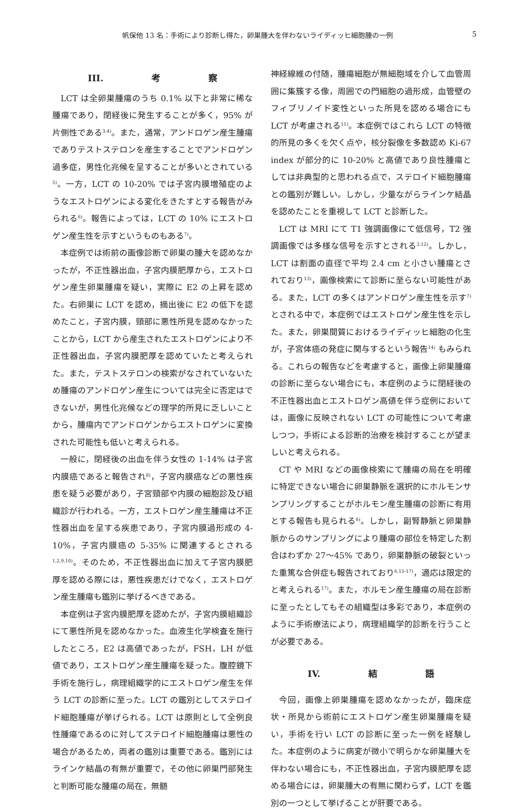帆保他 13 名：手術により診断し得た，卵巣腫大を伴わないライディッヒ細胞腫の一例 5
III. 考 察
LCT は全卵巣腫瘍のうち 0.1% 以下と非常に稀な腫瘍であり，閉経後に発生することが多く，95% が片側性である<sup>3,4)</sup>。また，通常，アンドロゲン産生腫瘍でありテストステロンを産生することでアンドロゲン過多症，男性化兆候を呈することが多いとされている<sup>5)</sup>。一方，LCT の 10-20% では子宮内膜増殖症のようなエストロゲンによる変化をきたすとする報告がみられる<sup>6)</sup>。報告によっては，LCT の 10% にエストロゲン産生性を示すというものもある<sup>7)</sup>。
本症例では術前の画像診断で卵巣の腫大を認めなかったが，不正性器出血，子宮内膜肥厚から，エストロゲン産生卵巣腫瘍を疑い，実際に E2 の上昇を認めた。右卵巣に LCT を認め，摘出後に E2 の低下を認めたこと，子宮内膜，頸部に悪性所見を認めなかったことから，LCT から産生されたエストロゲンにより不正性器出血，子宮内膜肥厚を認めていたと考えられた。また，テストステロンの検索がなされていないため腫瘍のアンドロゲン産生については完全に否定はできないが，男性化兆候などの理学的所見に乏しいことから，腫瘍内でアンドロゲンからエストロゲンに変換された可能性も低いと考えられる。
一般に，閉経後の出血を伴う女性の 1-14% は子宮内膜癌であると報告され<sup>8)</sup>，子宮内膜癌などの悪性疾患を疑う必要があり，子宮頸部や内膜の細胞診及び組織診が行われる。一方，エストロゲン産生腫瘍は不正性器出血を呈する疾患であり，子宮内膜過形成の 4-10%，子宮内膜癌の 5-35% に関連するとされる<sup>1,2,9,10)</sup>。そのため，不正性器出血に加えて子宮内膜肥厚を認める際には，悪性疾患だけでなく，エストロゲン産生腫瘍も鑑別に挙げるべきである。
本症例は子宮内膜肥厚を認めたが，子宮内膜組織診にて悪性所見を認めなかった。血液生化学検査を施行したところ，E2 は高値であったが，FSH，LH が低値であり，エストロゲン産生腫瘍を疑った。腹腔鏡下手術を施行し，病理組織学的にエストロゲン産生を伴う LCT の診断に至った。LCT の鑑別としてステロイド細胞腫瘍が挙げられる。LCT は原則として全例良性腫瘍であるのに対してステロイド細胞腫瘍は悪性の場合があるため，両者の鑑別は重要である。鑑別にはラインケ結晶の有無が重要で，その他に卵巣門部発生と判断可能な腫瘍の局在，無髄
神経線維の付随，腫瘍細胞が無細胞域を介して血管周囲に集簇する像，周囲での門細胞の過形成，血管壁のフィブリノイド変性といった所見を認める場合にも LCT が考慮される<sup>11)</sup>。本症例ではこれら LCT の特徴的所見の多くを欠く点や，核分裂像を多数認め Ki-67 index が部分的に 10-20% と高値であり良性腫瘍としては非典型的と思われる点で，ステロイド細胞腫瘍との鑑別が難しい。しかし，少量ながらラインケ結晶を認めたことを重視して LCT と診断した。
LCT は MRI にて T1 強調画像にて低信号，T2 強調画像では多様な信号を示すとされる<sup>3,12)</sup>。しかし，LCT は割面の直径で平均 2.4 cm と小さい腫瘍とされており<sup>13)</sup>，画像検索にて診断に至らない可能性がある。また，LCT の多くはアンドロゲン産生性を示す<sup>7)</sup> とされる中で，本症例ではエストロゲン産生性を示した。また，卵巣間質におけるライディッヒ細胞の化生が，子宮体癌の発症に関与するという報告<sup>14)</sup> もみられる。これらの報告などを考慮すると，画像上卵巣腫瘍の診断に至らない場合にも，本症例のように閉経後の不正性器出血とエストロゲン高値を伴う症例においては，画像に反映されない LCT の可能性について考慮しつつ，手術による診断的治療を検討することが望ましいと考えられる。
CT や MRI などの画像検索にて腫瘍の局在を明確に特定できない場合に卵巣静脈を選択的にホルモンサンプリングすることがホルモン産生腫瘍の診断に有用とする報告も見られる<sup>6)</sup>。しかし，副腎静脈と卵巣静脈からのサンプリングにより腫瘍の部位を特定した割合はわずか 27〜45% であり，卵巣静脈の破裂といった重篤な合併症も報告されており<sup>6,15-17)</sup>，適応は限定的と考えられる<sup>17)</sup>。また，ホルモン産生腫瘍の局在診断に至ったとしてもその組織型は多彩であり，本症例のように手術療法により，病理組織学的診断を行うことが必要である。
IV. 結 語
今回，画像上卵巣腫瘍を認めなかったが，臨床症状・所見から術前にエストロゲン産生卵巣腫瘍を疑い，手術を行い LCT の診断に至った一例を経験した。本症例のように病変が微小で明らかな卵巣腫大を伴わない場合にも，不正性器出血，子宮内膜肥厚を認める場合には，卵巣腫大の有無に関わらず，LCT を鑑別の一つとして挙げることが肝要である。